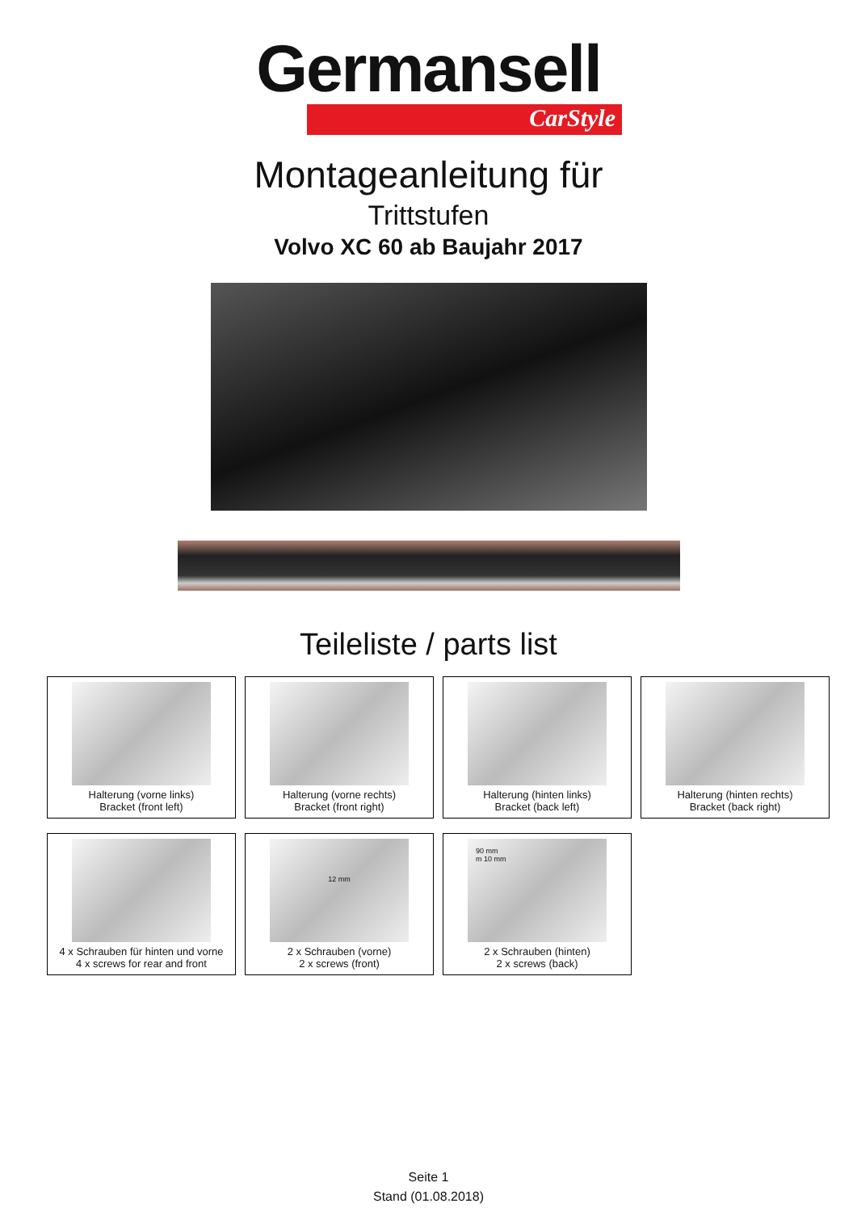Germansell
CarStyle
Montageanleitung für
Trittstufen
Volvo XC 60 ab Baujahr 2017
Teileliste / parts list
Halterung (vorne links)
Bracket (front left)
Halterung (vorne rechts)
Bracket (front right)
Halterung (hinten links)
Bracket (back left)
Halterung (hinten rechts)
Bracket (back right)
4 x Schrauben für hinten und vorne
4 x screws for rear and front
12 mm
2 x Schrauben (vorne)
2 x screws (front)
90 mm
m 10 mm
2 x Schrauben (hinten)
2 x screws (back)
Seite 1
Stand (01.08.2018)